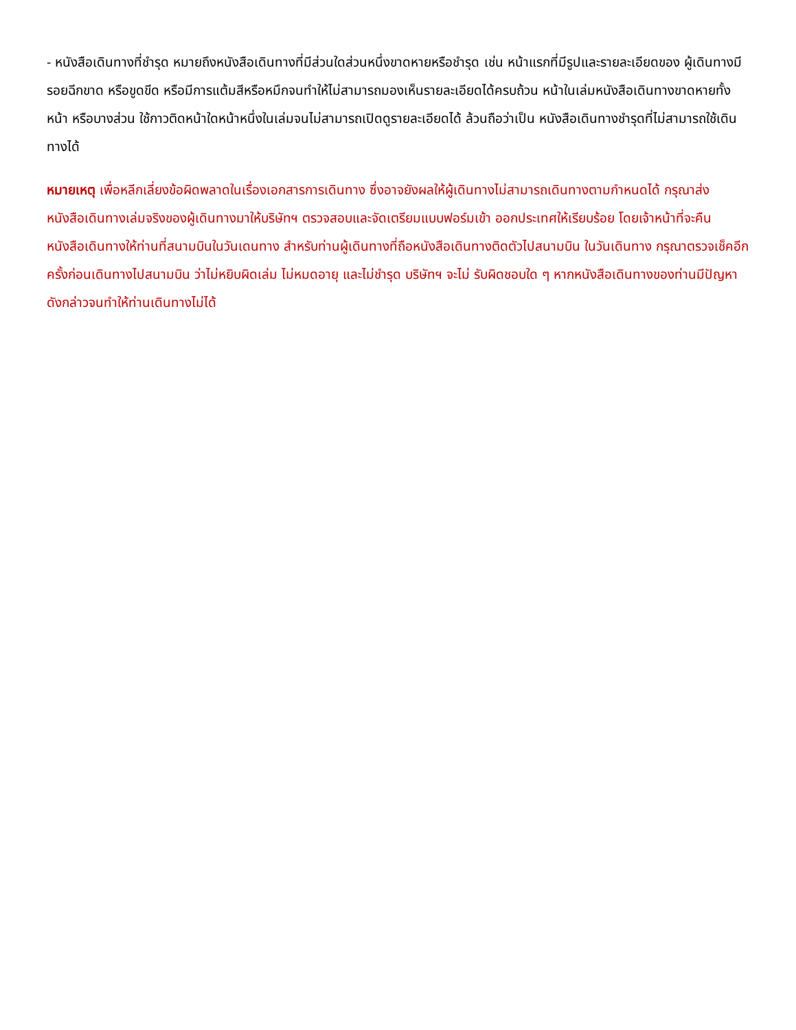- หนังสือเดินทางที่ชำรุด หมายถึงหนังสือเดินทางที่มีส่วนใดส่วนหนึ่งขาดหายหรือชำรุด เช่น หน้าแรกที่มีรูปและรายละเอียดของ ผู้เดินทางมีรอยฉีกขาด หรือขูดขีด หรือมีการแต้มสีหรือหมึกจนทำให้ไม่สามารถมองเห็นรายละเอียดได้ครบถ้วน หน้าในเล่มหนังสือเดินทางขาดหายทั้งหน้า หรือบางส่วน ใช้กาวติดหน้าใดหน้าหนึ่งในเล่มจนไม่สามารถเปิดดูรายละเอียดได้ ล้วนถือว่าเป็น หนังสือเดินทางชำรุดที่ไม่สามารถใช้เดินทางได้
หมายเหตุ เพื่อหลีกเลี่ยงข้อผิดพลาดในเรื่องเอกสารการเดินทาง ซึ่งอาจยังผลให้ผู้เดินทางไม่สามารถเดินทางตามกำหนดได้ กรุณาส่งหนังสือเดินทางเล่มจริงของผู้เดินทางมาให้บริษัทฯ ตรวจสอบและจัดเตรียมแบบฟอร์มเข้า ออกประเทศให้เรียบร้อย โดยเจ้าหน้าที่จะคืนหนังสือเดินทางให้ท่านที่สนามบินในวันเดนทาง สำหรับท่านผู้เดินทางที่ถือหนังสือเดินทางติดตัวไปสนามบิน ในวันเดินทาง กรุณาตรวจเช็คอีกครั้งก่อนเดินทางไปสนามบิน ว่าไม่หยิบผิดเล่ม ไม่หมดอายุ และไม่ชำรุด บริษัทฯ จะไม่ รับผิดชอบใด ๆ หากหนังสือเดินทางของท่านมีปัญหาดังกล่าวจนทำให้ท่านเดินทางไม่ได้